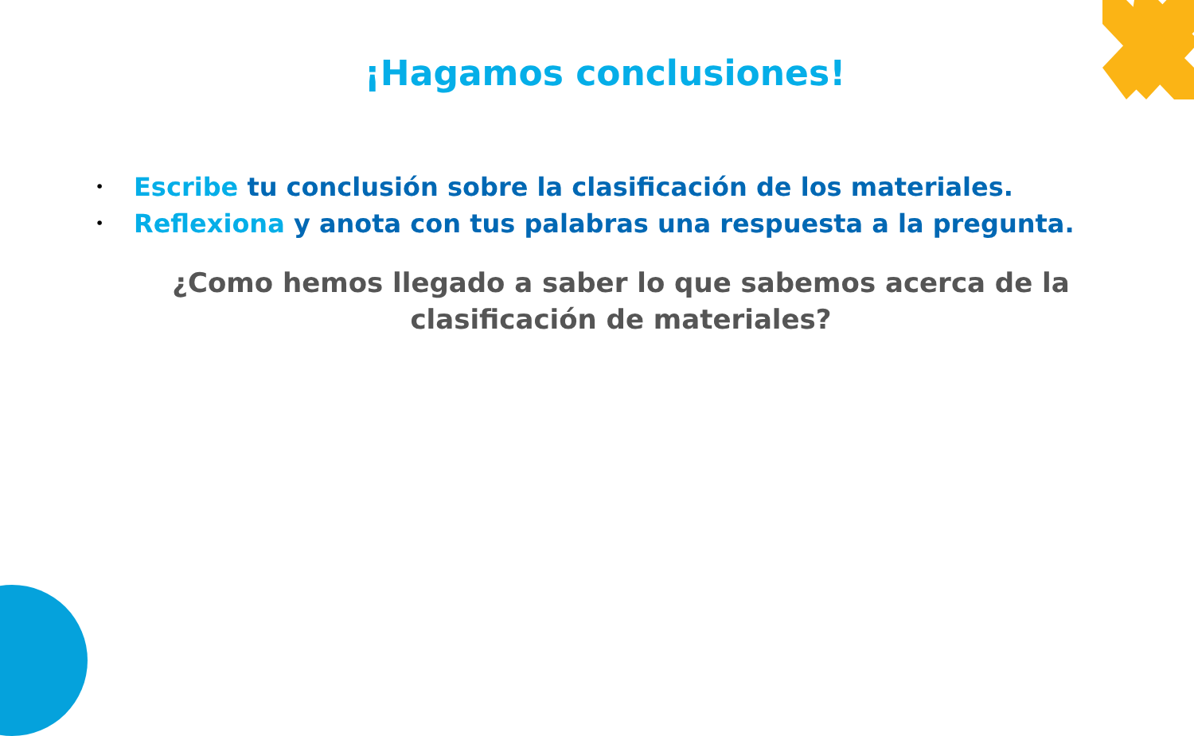¡Hagamos conclusiones!
• Escribe tu conclusión sobre la clasificación de los materiales.
• Reflexiona y anota con tus palabras una respuesta a la pregunta.
¿Como hemos llegado a saber lo que sabemos acerca de la clasificación de materiales?